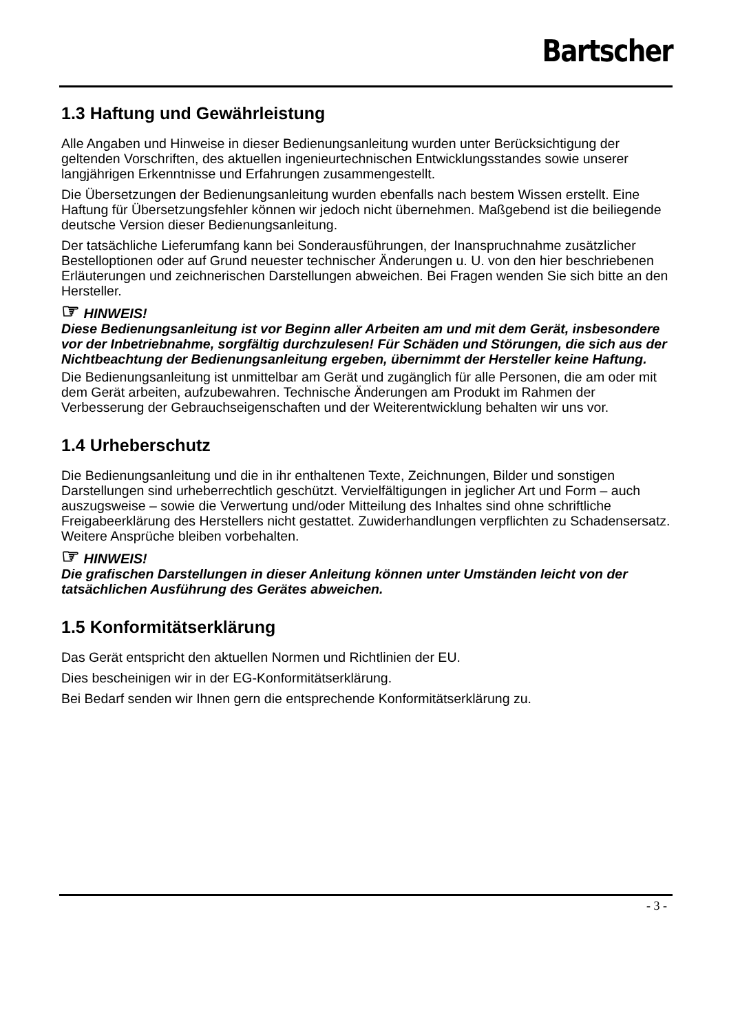Bartscher
1.3 Haftung und Gewährleistung
Alle Angaben und Hinweise in dieser Bedienungsanleitung wurden unter Berücksichtigung der geltenden Vorschriften, des aktuellen ingenieurtechnischen Entwicklungsstandes sowie unserer langjährigen Erkenntnisse und Erfahrungen zusammengestellt.
Die Übersetzungen der Bedienungsanleitung wurden ebenfalls nach bestem Wissen erstellt. Eine Haftung für Übersetzungsfehler können wir jedoch nicht übernehmen. Maßgebend ist die beiliegende deutsche Version dieser Bedienungsanleitung.
Der tatsächliche Lieferumfang kann bei Sonderausführungen, der Inanspruchnahme zusätzlicher Bestelloptionen oder auf Grund neuester technischer Änderungen u. U. von den hier beschriebenen Erläuterungen und zeichnerischen Darstellungen abweichen. Bei Fragen wenden Sie sich bitte an den Hersteller.
☞ HINWEIS!
Diese Bedienungsanleitung ist vor Beginn aller Arbeiten am und mit dem Gerät, insbesondere vor der Inbetriebnahme, sorgfältig durchzulesen! Für Schäden und Störungen, die sich aus der Nichtbeachtung der Bedienungsanleitung ergeben, übernimmt der Hersteller keine Haftung.
Die Bedienungsanleitung ist unmittelbar am Gerät und zugänglich für alle Personen, die am oder mit dem Gerät arbeiten, aufzubewahren. Technische Änderungen am Produkt im Rahmen der Verbesserung der Gebrauchseigenschaften und der Weiterentwicklung behalten wir uns vor.
1.4 Urheberschutz
Die Bedienungsanleitung und die in ihr enthaltenen Texte, Zeichnungen, Bilder und sonstigen Darstellungen sind urheberrechtlich geschützt. Vervielfältigungen in jeglicher Art und Form – auch auszugsweise – sowie die Verwertung und/oder Mitteilung des Inhaltes sind ohne schriftliche Freigabeerklärung des Herstellers nicht gestattet. Zuwiderhandlungen verpflichten zu Schadensersatz. Weitere Ansprüche bleiben vorbehalten.
☞ HINWEIS!
Die grafischen Darstellungen in dieser Anleitung können unter Umständen leicht von der tatsächlichen Ausführung des Gerätes abweichen.
1.5 Konformitätserklärung
Das Gerät entspricht den aktuellen Normen und Richtlinien der EU.
Dies bescheinigen wir in der EG-Konformitätserklärung.
Bei Bedarf senden wir Ihnen gern die entsprechende Konformitätserklärung zu.
- 3 -